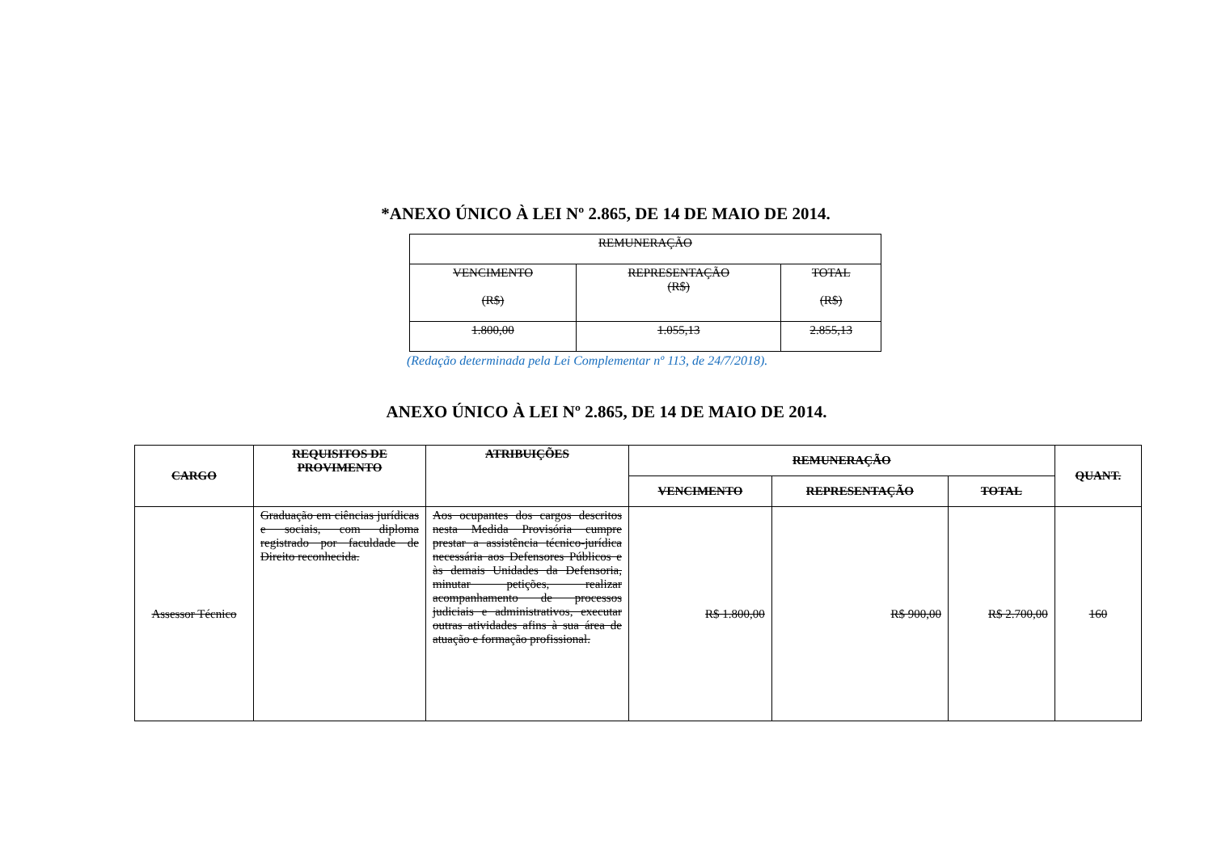*ANEXO ÚNICO À LEI Nº 2.865, DE 14 DE MAIO DE 2014.
| REMUNERAÇÃO | | |
| VENCIMENTO (R$) | REPRESENTAÇÃO (R$) | TOTAL (R$) |
| 1.800,00 | 1.055,13 | 2.855,13 |
(Redação determinada pela Lei Complementar nº 113, de 24/7/2018).
ANEXO ÚNICO À LEI Nº 2.865, DE 14 DE MAIO DE 2014.
| CARGO | REQUISITOS DE PROVIMENTO | ATRIBUIÇÕES | REMUNERAÇÃO | | | QUANT. |
| --- | --- | --- | --- | --- | --- | --- |
| | | | VENCIMENTO | REPRESENTAÇÃO | TOTAL | |
| Assessor Técnico | Graduação em ciências jurídicas e sociais, com diploma registrado por faculdade de Direito reconhecida. | Aos ocupantes dos cargos descritos nesta Medida Provisória cumpre prestar a assistência técnico-jurídica necessária aos Defensores Públicos e às demais Unidades da Defensoria, minutar petições, realizar acompanhamento de processos judiciais e administrativos, executar outras atividades afins à sua área de atuação e formação profissional. | R$ 1.800,00 | R$ 900,00 | R$ 2.700,00 | 160 |